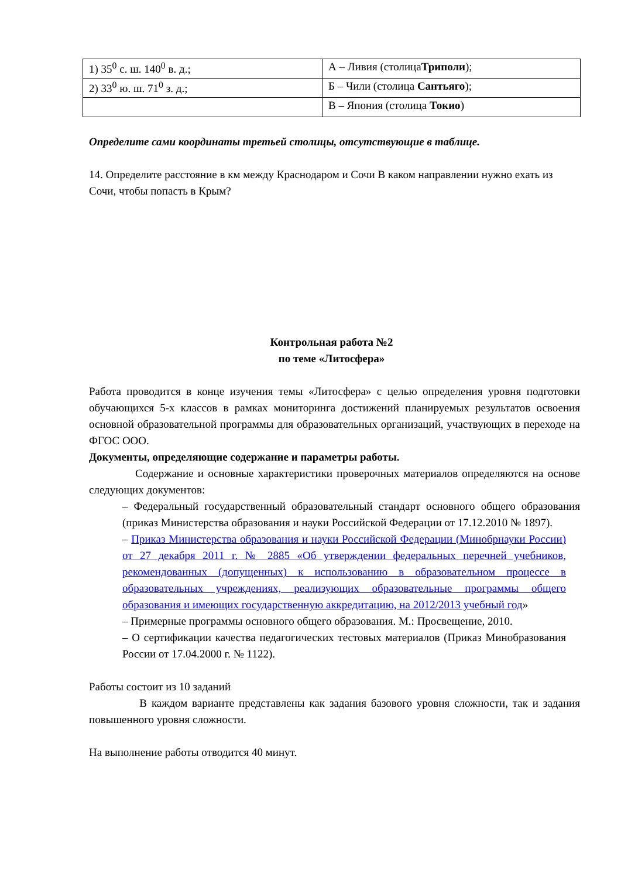| 1) 35<sup>0</sup> с. ш. 140<sup>0</sup> в. д.; | А – Ливия (столица Триполи ); |
| 2) 33<sup>0</sup> ю. ш. 71<sup>0</sup> з. д.; | Б – Чили (столица Сантьяго ); |
| | В – Япония (столица Токио ) |
Определите сами координаты третьей столицы, отсутствующие в таблице.
14. Определите расстояние в км между Краснодаром и Сочи В каком направлении нужно ехать из Сочи, чтобы попасть в Крым?
Контрольная работа №2
по теме «Литосфера»
Работа проводится в конце изучения темы «Литосфера» с целью определения уровня подготовки обучающихся 5-х классов в рамках мониторинга достижений планируемых результатов освоения основной образовательной программы для образовательных организаций, участвующих в переходе на ФГОС ООО.
Документы, определяющие содержание и параметры работы.
Содержание и основные характеристики проверочных материалов определяются на основе следующих документов:
– Федеральный государственный образовательный стандарт основного общего образования (приказ Министерства образования и науки Российской Федерации от 17.12.2010 № 1897).
– Приказ Министерства образования и науки Российской Федерации (Минобрнауки России) от 27 декабря 2011 г. № 2885 «Об утверждении федеральных перечней учебников, рекомендованных (допущенных) к использованию в образовательном процессе в образовательных учреждениях, реализующих образовательные программы общего образования и имеющих государственную аккредитацию, на 2012/2013 учебный год»
– Примерные программы основного общего образования. М.: Просвещение, 2010.
– О сертификации качества педагогических тестовых материалов (Приказ Минобразования России от 17.04.2000 г. № 1122).
Работы состоит из 10 заданий
В каждом варианте представлены как задания базового уровня сложности, так и задания повышенного уровня сложности.
На выполнение работы отводится 40 минут.